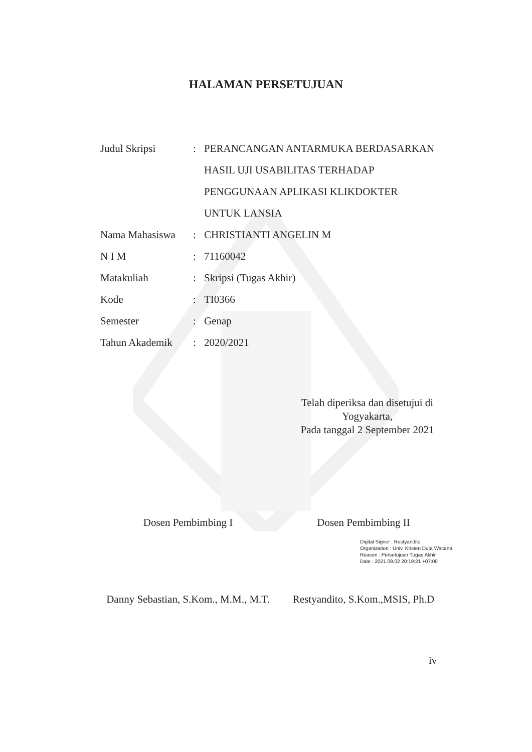HALAMAN PERSETUJUAN
| Judul Skripsi | : | PERANCANGAN ANTARMUKA BERDASARKAN HASIL UJI USABILITAS TERHADAP PENGGUNAAN APLIKASI KLIKDOKTER UNTUK LANSIA |
| Nama Mahasiswa | : | CHRISTIANTI ANGELIN M |
| N I M | : | 71160042 |
| Matakuliah | : | Skripsi (Tugas Akhir) |
| Kode | : | TI0366 |
| Semester | : | Genap |
| Tahun Akademik | : | 2020/2021 |
Telah diperiksa dan disetujui di
Yogyakarta,
Pada tanggal 2 September 2021
Dosen Pembimbing I Dosen Pembimbing II
Digital Signer : Restyandito
Organization : Univ. Kristen Duta Wacana
Reason : Persetujuan Tugas Akhir
Date : 2021.09.02 20:19:21 +07:00
Danny Sebastian, S.Kom., M.M., M.T.
Restyandito, S.Kom.,MSIS, Ph.D
iv